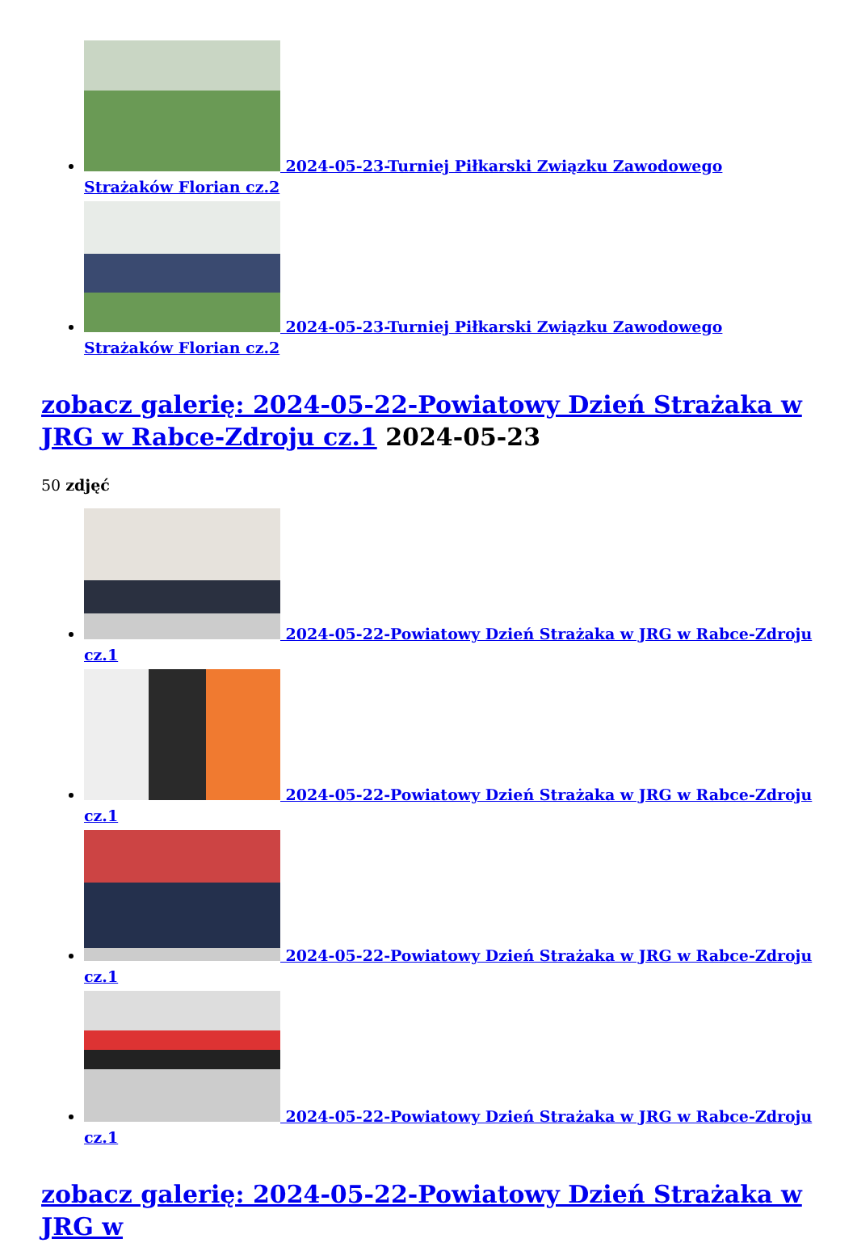2024-05-23-Turniej Piłkarski Związku Zawodowego Strażaków Florian cz.2
2024-05-23-Turniej Piłkarski Związku Zawodowego Strażaków Florian cz.2
zobacz galerię: 2024-05-22-Powiatowy Dzień Strażaka w JRG w Rabce-Zdroju cz.1 2024-05-23
50 zdjęć
2024-05-22-Powiatowy Dzień Strażaka w JRG w Rabce-Zdroju cz.1
2024-05-22-Powiatowy Dzień Strażaka w JRG w Rabce-Zdroju cz.1
2024-05-22-Powiatowy Dzień Strażaka w JRG w Rabce-Zdroju cz.1
2024-05-22-Powiatowy Dzień Strażaka w JRG w Rabce-Zdroju cz.1
zobacz galerię: 2024-05-22-Powiatowy Dzień Strażaka w JRG w